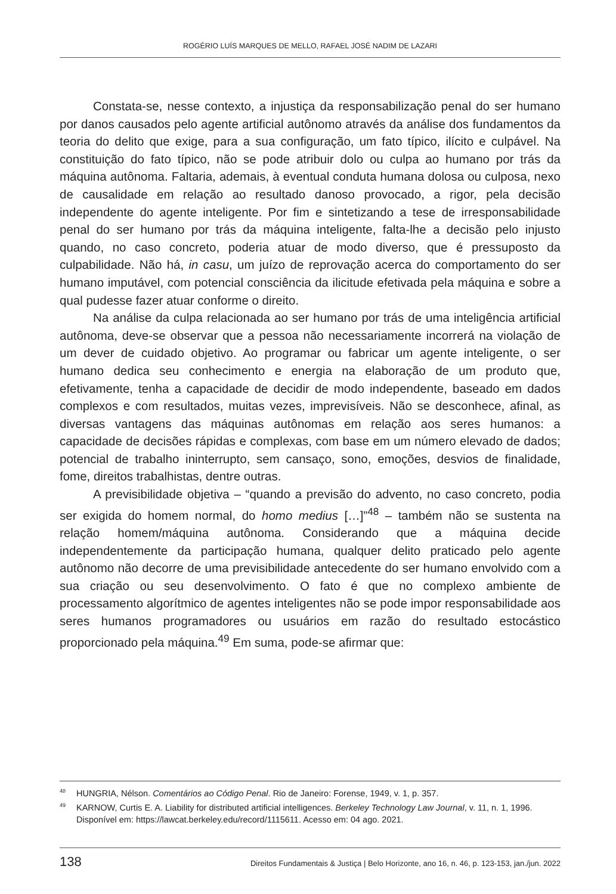ROGÉRIO LUÍS MARQUES DE MELLO, RAFAEL JOSÉ NADIM DE LAZARI
Constata-se, nesse contexto, a injustiça da responsabilização penal do ser humano por danos causados pelo agente artificial autônomo através da análise dos fundamentos da teoria do delito que exige, para a sua configuração, um fato típico, ilícito e culpável. Na constituição do fato típico, não se pode atribuir dolo ou culpa ao humano por trás da máquina autônoma. Faltaria, ademais, à eventual conduta humana dolosa ou culposa, nexo de causalidade em relação ao resultado danoso provocado, a rigor, pela decisão independente do agente inteligente. Por fim e sintetizando a tese de irresponsabilidade penal do ser humano por trás da máquina inteligente, falta-lhe a decisão pelo injusto quando, no caso concreto, poderia atuar de modo diverso, que é pressuposto da culpabilidade. Não há, in casu, um juízo de reprovação acerca do comportamento do ser humano imputável, com potencial consciência da ilicitude efetivada pela máquina e sobre a qual pudesse fazer atuar conforme o direito.
Na análise da culpa relacionada ao ser humano por trás de uma inteligência artificial autônoma, deve-se observar que a pessoa não necessariamente incorrerá na violação de um dever de cuidado objetivo. Ao programar ou fabricar um agente inteligente, o ser humano dedica seu conhecimento e energia na elaboração de um produto que, efetivamente, tenha a capacidade de decidir de modo independente, baseado em dados complexos e com resultados, muitas vezes, imprevisíveis. Não se desconhece, afinal, as diversas vantagens das máquinas autônomas em relação aos seres humanos: a capacidade de decisões rápidas e complexas, com base em um número elevado de dados; potencial de trabalho ininterrupto, sem cansaço, sono, emoções, desvios de finalidade, fome, direitos trabalhistas, dentre outras.
A previsibilidade objetiva – “quando a previsão do advento, no caso concreto, podia ser exigida do homem normal, do homo medius […]”<sup>48</sup> – também não se sustenta na relação homem/máquina autônoma. Considerando que a máquina decide independentemente da participação humana, qualquer delito praticado pelo agente autônomo não decorre de uma previsibilidade antecedente do ser humano envolvido com a sua criação ou seu desenvolvimento. O fato é que no complexo ambiente de processamento algorítmico de agentes inteligentes não se pode impor responsabilidade aos seres humanos programadores ou usuários em razão do resultado estocástico proporcionado pela máquina.<sup>49</sup> Em suma, pode-se afirmar que:
<sup>48</sup>HUNGRIA, Nélson. Comentários ao Código Penal. Rio de Janeiro: Forense, 1949, v. 1, p. 357.
<sup>49</sup>KARNOW, Curtis E. A. Liability for distributed artificial intelligences. Berkeley Technology Law Journal, v. 11, n. 1, 1996. Disponível em: https://lawcat.berkeley.edu/record/1115611. Acesso em: 04 ago. 2021.
138 Direitos Fundamentais & Justiça | Belo Horizonte, ano 16, n. 46, p. 123-153, jan./jun. 2022